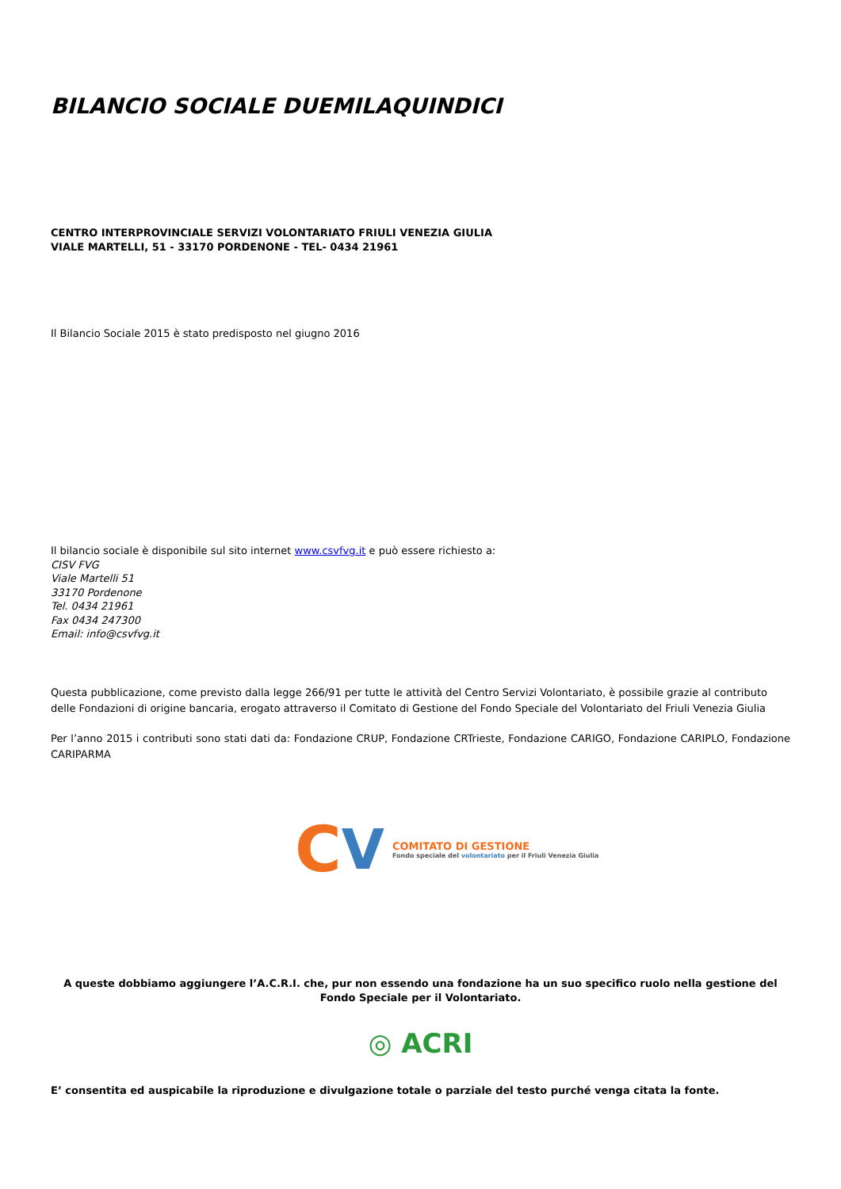BILANCIO SOCIALE DUEMILAQUINDICI
CENTRO INTERPROVINCIALE SERVIZI VOLONTARIATO FRIULI VENEZIA GIULIA
VIALE MARTELLI, 51 - 33170 PORDENONE - TEL- 0434 21961
Il Bilancio Sociale 2015 è stato predisposto nel giugno 2016
Il bilancio sociale è disponibile sul sito internet www.csvfvg.it e può essere richiesto a:
CISV FVG
Viale Martelli 51
33170 Pordenone
Tel. 0434 21961
Fax 0434 247300
Email: info@csvfvg.it
Questa pubblicazione, come previsto dalla legge 266/91 per tutte le attività del Centro Servizi Volontariato, è possibile grazie al contributo delle Fondazioni di origine bancaria, erogato attraverso il Comitato di Gestione del Fondo Speciale del Volontariato del Friuli Venezia Giulia
Per l’anno 2015 i contributi sono stati dati da: Fondazione CRUP, Fondazione CRTrieste, Fondazione CARIGO, Fondazione CARIPLO, Fondazione CARIPARMA
C V
COMITATO DI GESTIONE
Fondo speciale del volontariato per il Friuli Venezia Giulia
A queste dobbiamo aggiungere l’A.C.R.I. che, pur non essendo una fondazione ha un suo specifico ruolo nella gestione del Fondo Speciale per il Volontariato.
◎ ACRI
E’ consentita ed auspicabile la riproduzione e divulgazione totale o parziale del testo purché venga citata la fonte.